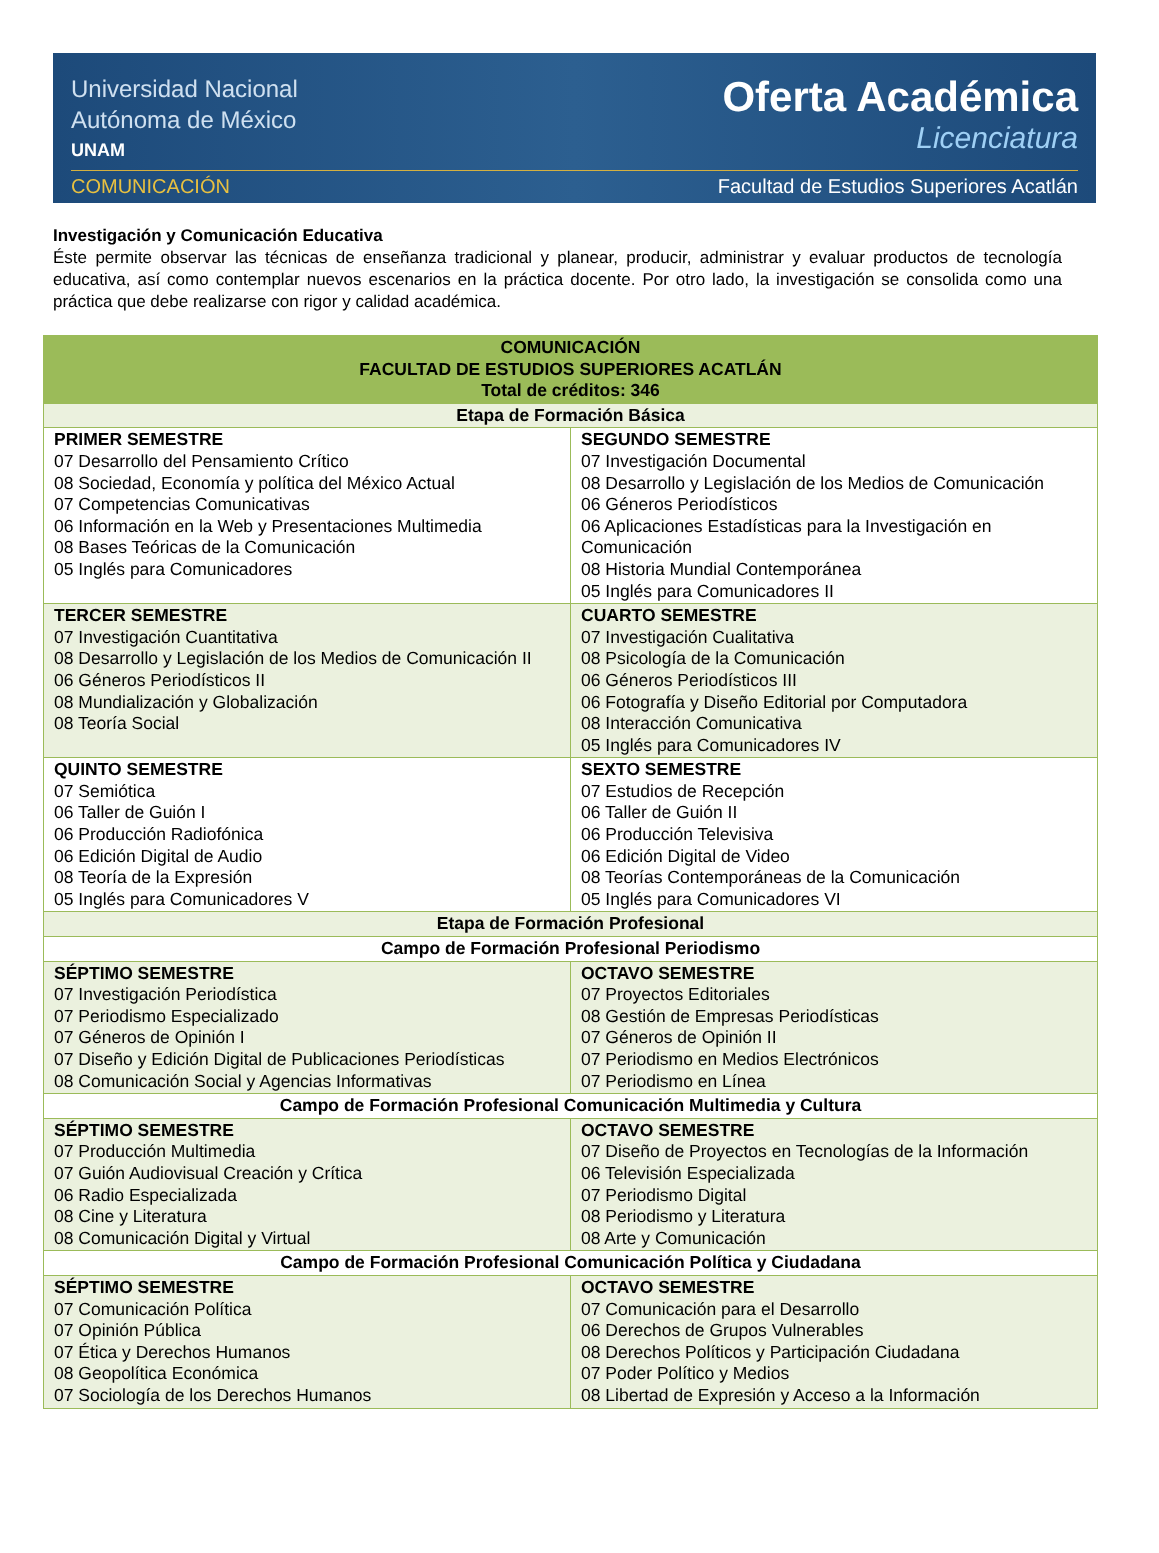Universidad Nacional
Autónoma de México
UNAM
Oferta Académica
Licenciatura
COMUNICACIÓN Facultad de Estudios Superiores Acatlán
Investigación y Comunicación Educativa
Éste permite observar las técnicas de enseñanza tradicional y planear, producir, administrar y evaluar productos de tecnología educativa, así como contemplar nuevos escenarios en la práctica docente. Por otro lado, la investigación se consolida como una práctica que debe realizarse con rigor y calidad académica.
| COMUNICACIÓN FACULTAD DE ESTUDIOS SUPERIORES ACATLÁN Total de créditos: 346 | |
| --- | --- |
| Etapa de Formación Básica | |
| PRIMER SEMESTRE 07 Desarrollo del Pensamiento Crítico 08 Sociedad, Economía y política del México Actual 07 Competencias Comunicativas 06 Información en la Web y Presentaciones Multimedia 08 Bases Teóricas de la Comunicación 05 Inglés para Comunicadores | SEGUNDO SEMESTRE 07 Investigación Documental 08 Desarrollo y Legislación de los Medios de Comunicación 06 Géneros Periodísticos 06 Aplicaciones Estadísticas para la Investigación en Comunicación 08 Historia Mundial Contemporánea 05 Inglés para Comunicadores II |
| TERCER SEMESTRE 07 Investigación Cuantitativa 08 Desarrollo y Legislación de los Medios de Comunicación II 06 Géneros Periodísticos II 08 Mundialización y Globalización 08 Teoría Social | CUARTO SEMESTRE 07 Investigación Cualitativa 08 Psicología de la Comunicación 06 Géneros Periodísticos III 06 Fotografía y Diseño Editorial por Computadora 08 Interacción Comunicativa 05 Inglés para Comunicadores IV |
| QUINTO SEMESTRE 07 Semiótica 06 Taller de Guión I 06 Producción Radiofónica 06 Edición Digital de Audio 08 Teoría de la Expresión 05 Inglés para Comunicadores V | SEXTO SEMESTRE 07 Estudios de Recepción 06 Taller de Guión II 06 Producción Televisiva 06 Edición Digital de Video 08 Teorías Contemporáneas de la Comunicación 05 Inglés para Comunicadores VI |
| Etapa de Formación Profesional | |
| Campo de Formación Profesional Periodismo | |
| SÉPTIMO SEMESTRE 07 Investigación Periodística 07 Periodismo Especializado 07 Géneros de Opinión I 07 Diseño y Edición Digital de Publicaciones Periodísticas 08 Comunicación Social y Agencias Informativas | OCTAVO SEMESTRE 07 Proyectos Editoriales 08 Gestión de Empresas Periodísticas 07 Géneros de Opinión II 07 Periodismo en Medios Electrónicos 07 Periodismo en Línea |
| Campo de Formación Profesional Comunicación Multimedia y Cultura | |
| SÉPTIMO SEMESTRE 07 Producción Multimedia 07 Guión Audiovisual Creación y Crítica 06 Radio Especializada 08 Cine y Literatura 08 Comunicación Digital y Virtual | OCTAVO SEMESTRE 07 Diseño de Proyectos en Tecnologías de la Información 06 Televisión Especializada 07 Periodismo Digital 08 Periodismo y Literatura 08 Arte y Comunicación |
| Campo de Formación Profesional Comunicación Política y Ciudadana | |
| SÉPTIMO SEMESTRE 07 Comunicación Política 07 Opinión Pública 07 Ética y Derechos Humanos 08 Geopolítica Económica 07 Sociología de los Derechos Humanos | OCTAVO SEMESTRE 07 Comunicación para el Desarrollo 06 Derechos de Grupos Vulnerables 08 Derechos Políticos y Participación Ciudadana 07 Poder Político y Medios 08 Libertad de Expresión y Acceso a la Información |